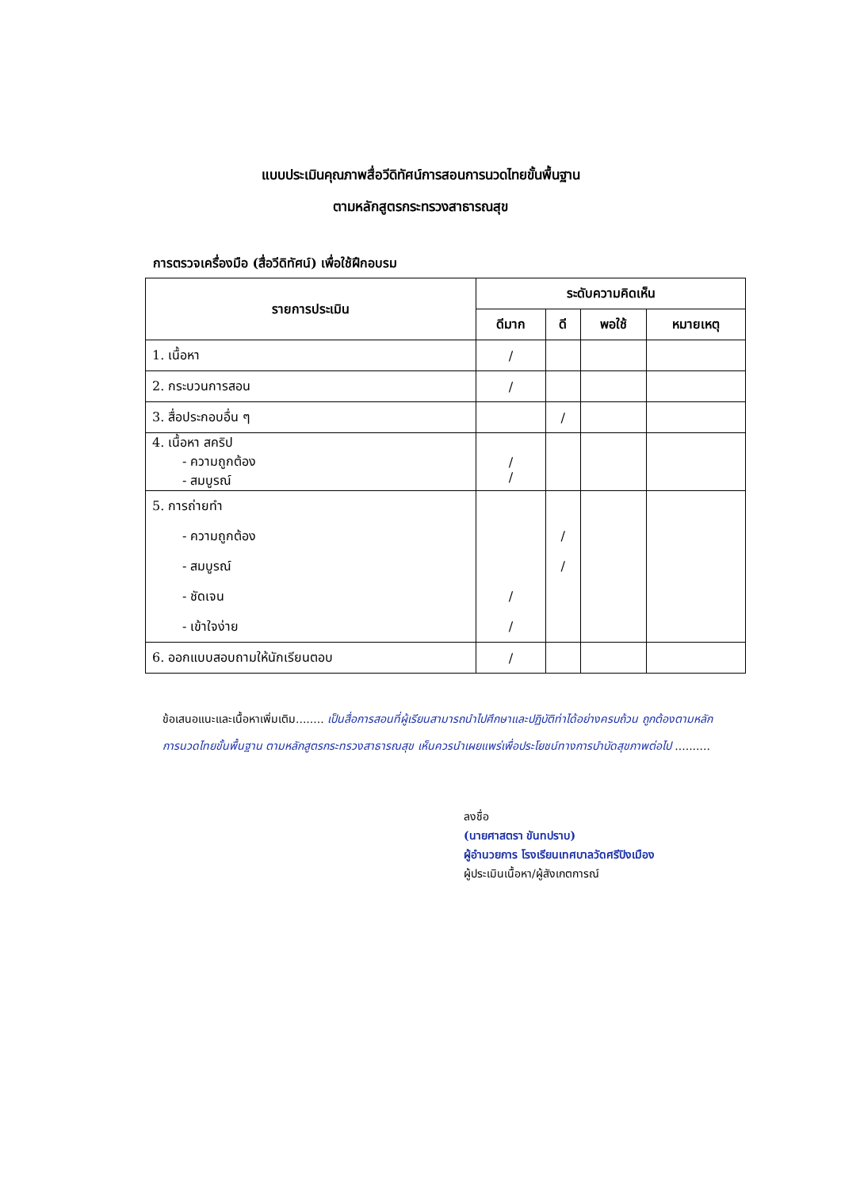แบบประเมินคุณภาพสื่อวีดิทัศน์การสอนการนวดไทยขั้นพื้นฐาน
ตามหลักสูตรกระทรวงสาธารณสุข
การตรวจเครื่องมือ (สื่อวีดิทัศน์) เพื่อใช้ฝึกอบรม
| รายการประเมิน | ระดับความคิดเห็น | | | |
| --- | --- | --- | --- | --- |
| | ดีมาก | ดี | พอใช้ | หมายเหตุ |
| 1. เนื้อหา | / | | | |
| 2. กระบวนการสอน | / | | | |
| 3. สื่อประกอบอื่น ๆ | | / | | |
| 4. เนื้อหา สคริป - ความถูกต้อง - สมบูรณ์ | / / | | | |
| 5. การถ่ายทำ - ความถูกต้อง - สมบูรณ์ - ชัดเจน - เข้าใจง่าย | / / | / / | | |
| 6. ออกแบบสอบถามให้นักเรียนตอบ | / | | | |
ข้อเสนอแนะและเนื้อหาเพิ่มเติม........ เป็นสื่อการสอนที่ผู้เรียนสามารถนำไปศึกษาและปฏิบัติท่าได้อย่างครบถ้วน ถูกต้องตามหลักการนวดไทยขั้นพื้นฐาน ตามหลักสูตรกระทรวงสาธารณสุข เห็นควรนำเผยแพร่เพื่อประโยชน์ทางการบำบัดสุขภาพต่อไป ..........
ลงชื่อ
(นายศาสตรา ขันทปราบ)
ผู้อำนวยการ โรงเรียนเทศบาลวัดศรีปิงเมือง
ผู้ประเมินเนื้อหา/ผู้สังเกตการณ์